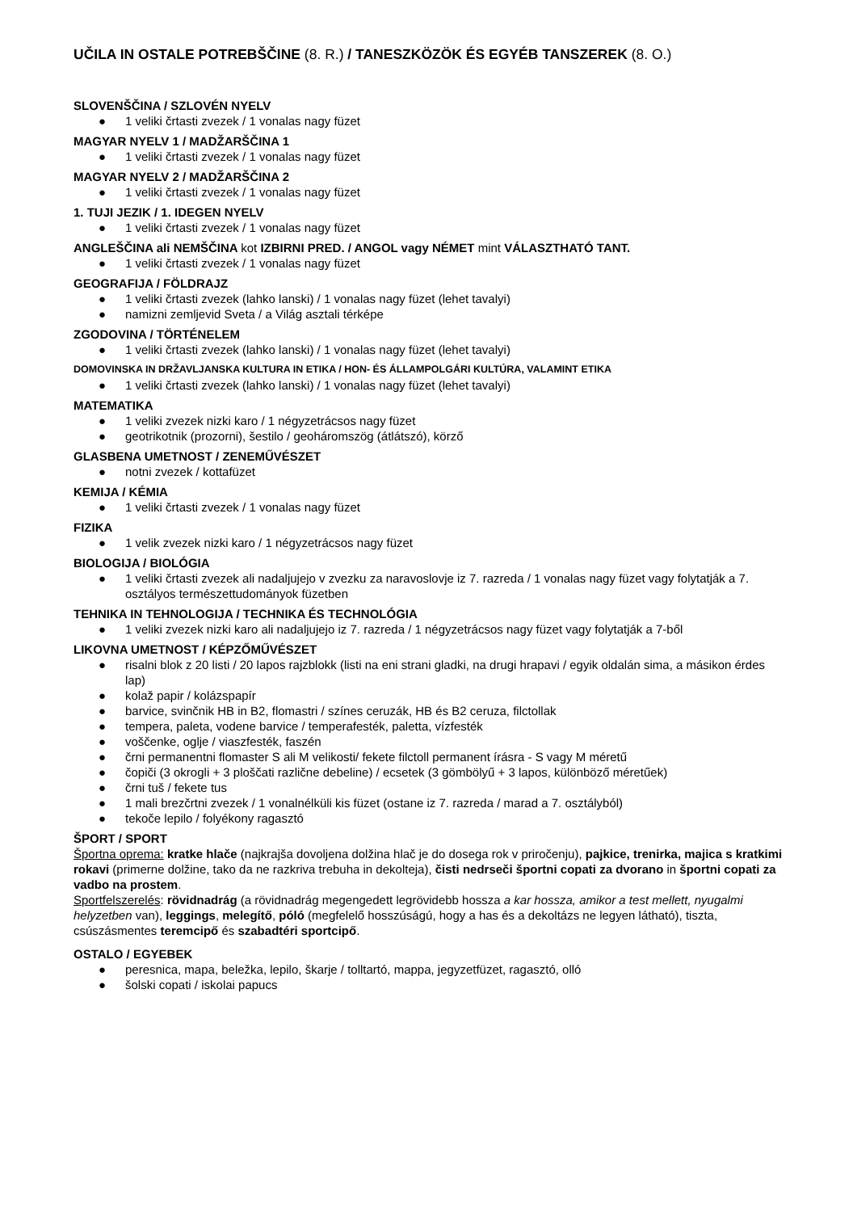UČILA IN OSTALE POTREBŠČINE (8. R.) / TANESZKÖZÖK ÉS EGYÉB TANSZEREK (8. O.)
SLOVENŠČINA / SZLOVÉN NYELV
● 1 veliki črtasti zvezek / 1 vonalas nagy füzet
MAGYAR NYELV 1 / MADŽARŠČINA 1
● 1 veliki črtasti zvezek / 1 vonalas nagy füzet
MAGYAR NYELV 2 / MADŽARŠČINA 2
● 1 veliki črtasti zvezek / 1 vonalas nagy füzet
1. TUJI JEZIK / 1. IDEGEN NYELV
● 1 veliki črtasti zvezek / 1 vonalas nagy füzet
ANGLEŠČINA ali NEMŠČINA kot IZBIRNI PRED. / ANGOL vagy NÉMET mint VÁLASZTHATÓ TANT.
● 1 veliki črtasti zvezek / 1 vonalas nagy füzet
GEOGRAFIJA / FÖLDRAJZ
● 1 veliki črtasti zvezek (lahko lanski) / 1 vonalas nagy füzet (lehet tavalyi)
● namizni zemljevid Sveta / a Világ asztali térképe
ZGODOVINA / TÖRTÉNELEM
● 1 veliki črtasti zvezek (lahko lanski) / 1 vonalas nagy füzet (lehet tavalyi)
DOMOVINSKA IN DRŽAVLJANSKA KULTURA IN ETIKA / HON- ÉS ÁLLAMPOLGÁRI KULTÚRA, VALAMINT ETIKA
● 1 veliki črtasti zvezek (lahko lanski) / 1 vonalas nagy füzet (lehet tavalyi)
MATEMATIKA
● 1 veliki zvezek nizki karo / 1 négyzetrácsos nagy füzet
● geotrikotnik (prozorni), šestilo / geoháromszög (átlátszó), körző
GLASBENA UMETNOST / ZENEMŰVÉSZET
● notni zvezek / kottafüzet
KEMIJA / KÉMIA
● 1 veliki črtasti zvezek / 1 vonalas nagy füzet
FIZIKA
● 1 velik zvezek nizki karo / 1 négyzetrácsos nagy füzet
BIOLOGIJA / BIOLÓGIA
● 1 veliki črtasti zvezek ali nadaljujejo v zvezku za naravoslovje iz 7. razreda / 1 vonalas nagy füzet vagy folytatják a 7. osztályos természettudományok füzetben
TEHNIKA IN TEHNOLOGIJA / TECHNIKA ÉS TECHNOLÓGIA
● 1 veliki zvezek nizki karo ali nadaljujejo iz 7. razreda / 1 négyzetrácsos nagy füzet vagy folytatják a 7-ből
LIKOVNA UMETNOST / KÉPZŐMŰVÉSZET
● risalni blok z 20 listi / 20 lapos rajzblokk (listi na eni strani gladki, na drugi hrapavi / egyik oldalán sima, a másikon érdes lap)
● kolaž papir / kolázspapír
● barvice, svinčnik HB in B2, flomastri / színes ceruzák, HB és B2 ceruza, filctollak
● tempera, paleta, vodene barvice / temperafesték, paletta, vízfesték
● voščenke, oglje / viaszfesték, faszén
● črni permanentni flomaster S ali M velikosti/ fekete filctoll permanent írásra - S vagy M méretű
● čopiči (3 okrogli + 3 ploščati različne debeline) / ecsetek (3 gömbölyű + 3 lapos, különböző méretűek)
● črni tuš / fekete tus
● 1 mali brezčrtni zvezek / 1 vonalnélküli kis füzet (ostane iz 7. razreda / marad a 7. osztályból)
● tekoče lepilo / folyékony ragasztó
ŠPORT / SPORT
Športna oprema: kratke hlače (najkrajša dovoljena dolžina hlač je do dosega rok v priročenju), pajkice, trenirka, majica s kratkimi rokavi (primerne dolžine, tako da ne razkriva trebuha in dekolteja), čisti nedrseči športni copati za dvorano in športni copati za vadbo na prostem.
Sportfelszerelés: rövidnadrág (a rövidnadrág megengedett legrövidebb hossza a kar hossza, amikor a test mellett, nyugalmi helyzetben van), leggings, melegítő, póló (megfelelő hosszúságú, hogy a has és a dekoltázs ne legyen látható), tiszta, csúszásmentes teremcipő és szabadtéri sportcipő.
OSTALO / EGYEBEK
● peresnica, mapa, beležka, lepilo, škarje / tolltartó, mappa, jegyzetfüzet, ragasztó, olló
● šolski copati / iskolai papucs